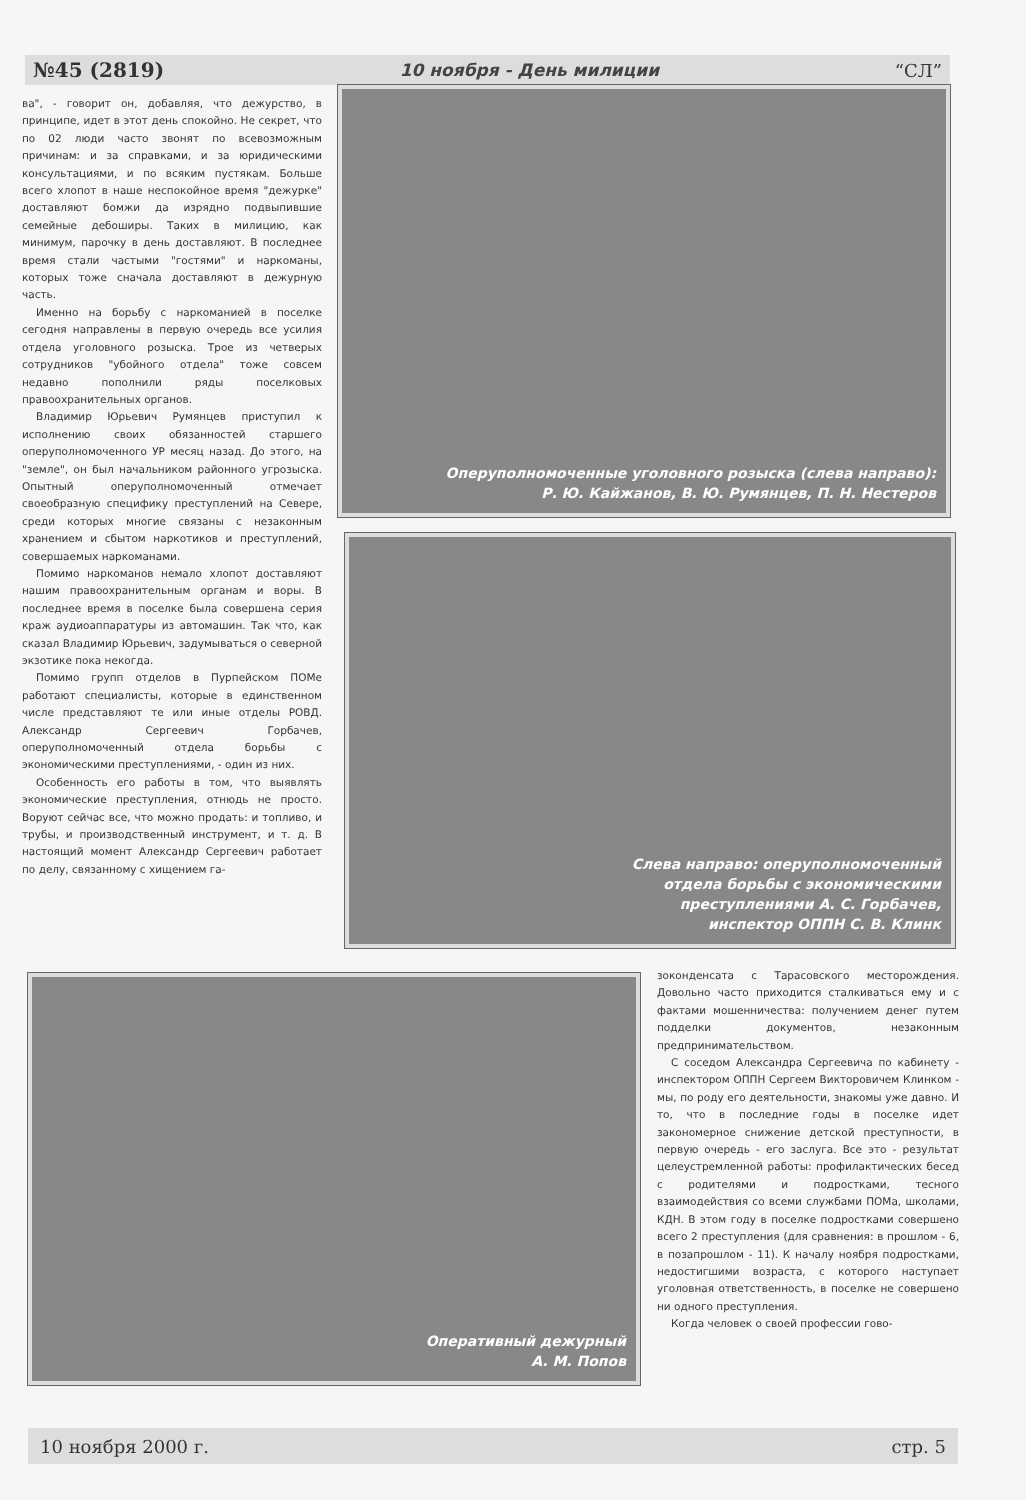№45 (2819) 10 ноября - День милиции “СЛ”
ва", - говорит он, добавляя, что дежурство, в принципе, идет в этот день спокойно. Не секрет, что по 02 люди часто звонят по всевозможным причинам: и за справками, и за юридическими консультациями, и по всяким пустякам. Больше всего хлопот в наше неспокойное время "дежурке" доставляют бомжи да изрядно подвыпившие семейные дебоширы. Таких в милицию, как минимум, парочку в день доставляют. В последнее время стали частыми "гостями" и наркоманы, которых тоже сначала доставляют в дежурную часть.
Именно на борьбу с наркоманией в поселке сегодня направлены в первую очередь все усилия отдела уголовного розыска. Трое из четверых сотрудников "убойного отдела" тоже совсем недавно пополнили ряды поселковых правоохранительных органов.
Владимир Юрьевич Румянцев приступил к исполнению своих обязанностей старшего оперуполномоченного УР месяц назад. До этого, на "земле", он был начальником районного угрозыска. Опытный оперуполномоченный отмечает своеобразную специфику преступлений на Севере, среди которых многие связаны с незаконным хранением и сбытом наркотиков и преступлений, совершаемых наркоманами.
Помимо наркоманов немало хлопот доставляют нашим правоохранительным органам и воры. В последнее время в поселке была совершена серия краж аудиоаппаратуры из автомашин. Так что, как сказал Владимир Юрьевич, задумываться о северной экзотике пока некогда.
Помимо групп отделов в Пурпейском ПОМе работают специалисты, которые в единственном числе представляют те или иные отделы РОВД. Александр Сергеевич Горбачев, оперуполномоченный отдела борьбы с экономическими преступлениями, - один из них.
Особенность его работы в том, что выявлять экономические преступления, отнюдь не просто. Воруют сейчас все, что можно продать: и топливо, и трубы, и производственный инструмент, и т. д. В настоящий момент Александр Сергеевич работает по делу, связанному с хищением га-
Оперуполномоченные уголовного розыска (слева направо):
Р. Ю. Кайжанов, В. Ю. Румянцев, П. Н. Нестеров
Слева направо: оперуполномоченный
отдела борьбы с экономическими
преступлениями А. С. Горбачев,
инспектор ОППН С. В. Клинк
Оперативный дежурный
А. М. Попов
зоконденсата с Тарасовского месторождения. Довольно часто приходится сталкиваться ему и с фактами мошенничества: получением денег путем подделки документов, незаконным предпринимательством.
С соседом Александра Сергеевича по кабинету - инспектором ОППН Сергеем Викторовичем Клинком - мы, по роду его деятельности, знакомы уже давно. И то, что в последние годы в поселке идет закономерное снижение детской преступности, в первую очередь - его заслуга. Все это - результат целеустремленной работы: профилактических бесед с родителями и подростками, тесного взаимодействия со всеми службами ПОМа, школами, КДН. В этом году в поселке подростками совершено всего 2 преступления (для сравнения: в прошлом - 6, в позапрошлом - 11). К началу ноября подростками, недостигшими возраста, с которого наступает уголовная ответственность, в поселке не совершено ни одного преступления.
Когда человек о своей профессии гово-
10 ноября 2000 г. стр. 5